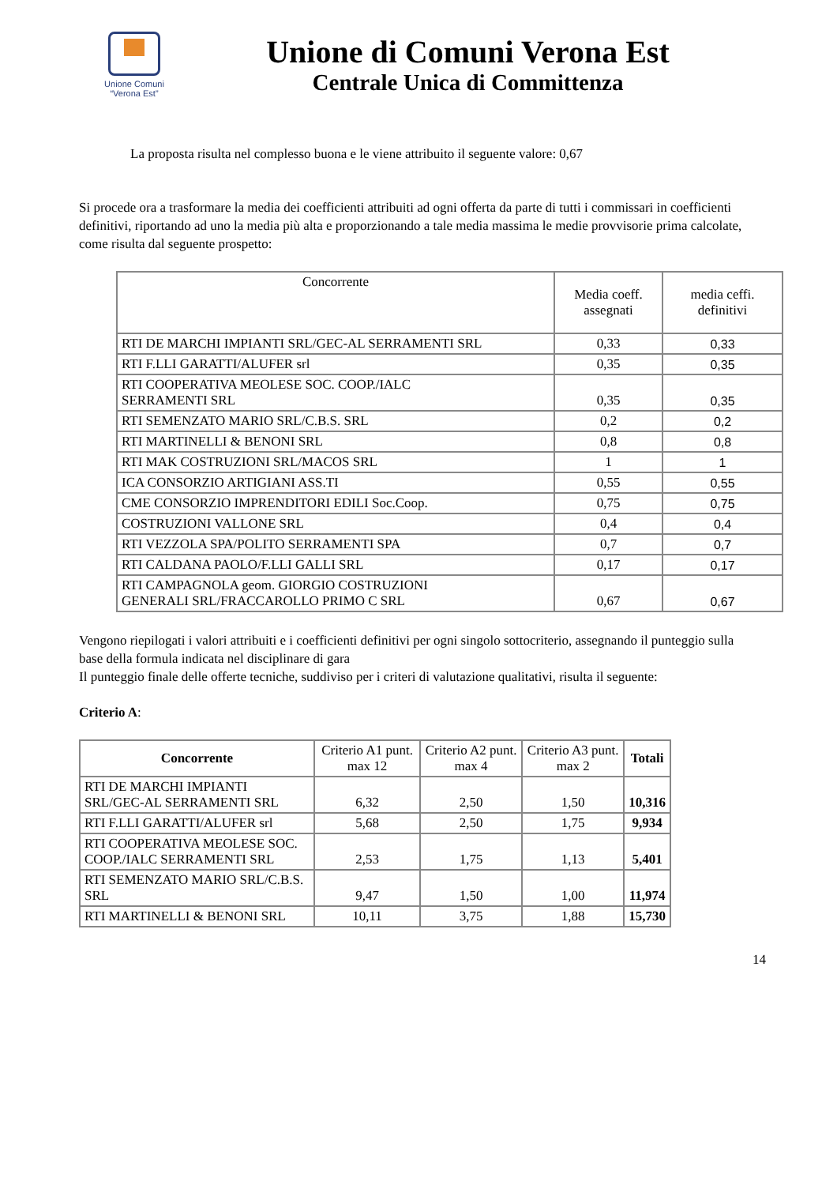Unione Comuni
“Verona Est”
Unione di Comuni Verona Est
Centrale Unica di Committenza
La proposta risulta nel complesso buona e le viene attribuito il seguente valore: 0,67
Si procede ora a trasformare la media dei coefficienti attribuiti ad ogni offerta da parte di tutti i commissari in coefficienti definitivi, riportando ad uno la media più alta e proporzionando a tale media massima le medie provvisorie prima calcolate, come risulta dal seguente prospetto:
| Concorrente | Media coeff. assegnati | media ceffi. definitivi |
| RTI DE MARCHI IMPIANTI SRL/GEC-AL SERRAMENTI SRL | 0,33 | 0,33 |
| RTI F.LLI GARATTI/ALUFER srl | 0,35 | 0,35 |
| RTI COOPERATIVA MEOLESE SOC. COOP./IALC SERRAMENTI SRL | 0,35 | 0,35 |
| RTI SEMENZATO MARIO SRL/C.B.S. SRL | 0,2 | 0,2 |
| RTI MARTINELLI & BENONI SRL | 0,8 | 0,8 |
| RTI MAK COSTRUZIONI SRL/MACOS SRL | 1 | 1 |
| ICA CONSORZIO ARTIGIANI ASS.TI | 0,55 | 0,55 |
| CME CONSORZIO IMPRENDITORI EDILI Soc.Coop. | 0,75 | 0,75 |
| COSTRUZIONI VALLONE SRL | 0,4 | 0,4 |
| RTI VEZZOLA SPA/POLITO SERRAMENTI SPA | 0,7 | 0,7 |
| RTI CALDANA PAOLO/F.LLI GALLI SRL | 0,17 | 0,17 |
| RTI CAMPAGNOLA geom. GIORGIO COSTRUZIONI GENERALI SRL/FRACCAROLLO PRIMO C SRL | 0,67 | 0,67 |
Vengono riepilogati i valori attribuiti e i coefficienti definitivi per ogni singolo sottocriterio, assegnando il punteggio sulla base della formula indicata nel disciplinare di gara
Il punteggio finale delle offerte tecniche, suddiviso per i criteri di valutazione qualitativi, risulta il seguente:
Criterio A:
| Concorrente | Criterio A1 punt. max 12 | Criterio A2 punt. max 4 | Criterio A3 punt. max 2 | Totali |
| RTI DE MARCHI IMPIANTI SRL/GEC-AL SERRAMENTI SRL | 6,32 | 2,50 | 1,50 | 10,316 |
| RTI F.LLI GARATTI/ALUFER srl | 5,68 | 2,50 | 1,75 | 9,934 |
| RTI COOPERATIVA MEOLESE SOC. COOP./IALC SERRAMENTI SRL | 2,53 | 1,75 | 1,13 | 5,401 |
| RTI SEMENZATO MARIO SRL/C.B.S. SRL | 9,47 | 1,50 | 1,00 | 11,974 |
| RTI MARTINELLI & BENONI SRL | 10,11 | 3,75 | 1,88 | 15,730 |
14